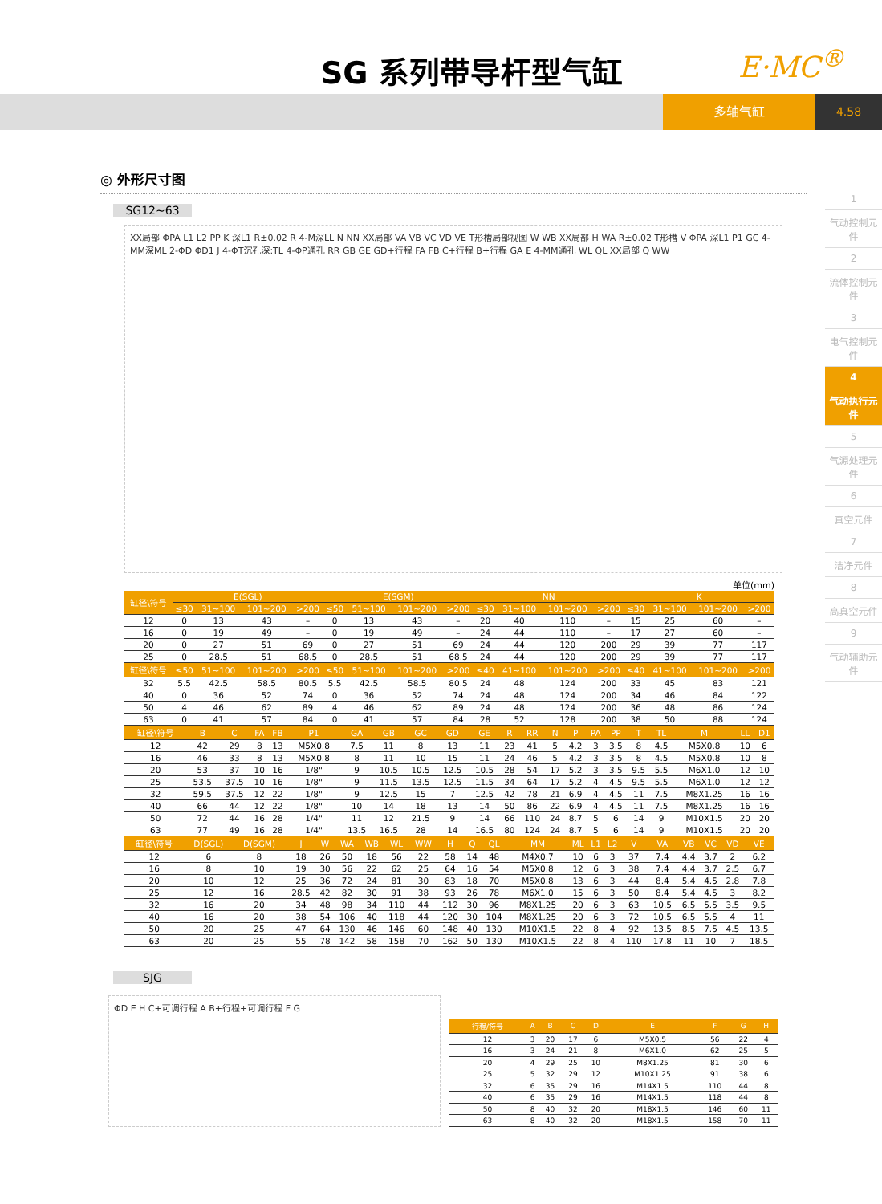SG 系列带导杆型气缸 E·MC<sup>®</sup>
多轴气缸 4.58
1
气动控制元件
2
流体控制元件
3
电气控制元件
4
气动执行元件
5
气源处理元件
6
真空元件
7
洁净元件
8
高真空元件
9
气动辅助元件
◎ 外形尺寸图
SG12~63
XX局部 ΦPA L1 L2 PP K 深L1 R±0.02 R 4-M深LL N NN XX局部 VA VB VC VD VE T形槽局部视图 W WB XX局部 H WA R±0.02 T形槽 V ΦPA 深L1 P1 GC 4-MM深ML 2-ΦD ΦD1 J 4-ΦT沉孔深:TL 4-ΦP通孔 RR GB GE GD+行程 FA FB C+行程 B+行程 GA E 4-MM通孔 WL QL XX局部 Q WW
单位(mm)
| 缸径\符号 | E(SGL) | | | | E(SGM) | | | | NN | | | | K | | | |
| --- | --- | --- | --- | --- | --- | --- | --- | --- | --- | --- | --- | --- | --- | --- | --- | --- |
| | ≤30 | 31~100 | 101~200 | >200 | ≤50 | 51~100 | 101~200 | >200 | ≤30 | 31~100 | 101~200 | >200 | ≤30 | 31~100 | 101~200 | >200 |
| 12 | 0 | 13 | 43 | – | 0 | 13 | 43 | – | 20 | 40 | 110 | – | 15 | 25 | 60 | – |
| 16 | 0 | 19 | 49 | – | 0 | 19 | 49 | – | 24 | 44 | 110 | – | 17 | 27 | 60 | – |
| 20 | 0 | 27 | 51 | 69 | 0 | 27 | 51 | 69 | 24 | 44 | 120 | 200 | 29 | 39 | 77 | 117 |
| 25 | 0 | 28.5 | 51 | 68.5 | 0 | 28.5 | 51 | 68.5 | 24 | 44 | 120 | 200 | 29 | 39 | 77 | 117 |
| 缸径\符号 | ≤50 | 51~100 | 101~200 | >200 | ≤50 | 51~100 | 101~200 | >200 | ≤40 | 41~100 | 101~200 | >200 | ≤40 | 41~100 | 101~200 | >200 |
| 32 | 5.5 | 42.5 | 58.5 | 80.5 | 5.5 | 42.5 | 58.5 | 80.5 | 24 | 48 | 124 | 200 | 33 | 45 | 83 | 121 |
| 40 | 0 | 36 | 52 | 74 | 0 | 36 | 52 | 74 | 24 | 48 | 124 | 200 | 34 | 46 | 84 | 122 |
| 50 | 4 | 46 | 62 | 89 | 4 | 46 | 62 | 89 | 24 | 48 | 124 | 200 | 36 | 48 | 86 | 124 |
| 63 | 0 | 41 | 57 | 84 | 0 | 41 | 57 | 84 | 28 | 52 | 128 | 200 | 38 | 50 | 88 | 124 |
| 缸径\符号 | B | C | FA | FB | P1 | GA | GB | GC | GD | GE | R | RR | N | P | PA | PP | T | TL | M | LL | D1 |
| --- | --- | --- | --- | --- | --- | --- | --- | --- | --- | --- | --- | --- | --- | --- | --- | --- | --- | --- | --- | --- | --- |
| 12 | 42 | 29 | 8 | 13 | M5X0.8 | 7.5 | 11 | 8 | 13 | 11 | 23 | 41 | 5 | 4.2 | 3 | 3.5 | 8 | 4.5 | M5X0.8 | 10 | 6 |
| 16 | 46 | 33 | 8 | 13 | M5X0.8 | 8 | 11 | 10 | 15 | 11 | 24 | 46 | 5 | 4.2 | 3 | 3.5 | 8 | 4.5 | M5X0.8 | 10 | 8 |
| 20 | 53 | 37 | 10 | 16 | 1/8" | 9 | 10.5 | 10.5 | 12.5 | 10.5 | 28 | 54 | 17 | 5.2 | 3 | 3.5 | 9.5 | 5.5 | M6X1.0 | 12 | 10 |
| 25 | 53.5 | 37.5 | 10 | 16 | 1/8" | 9 | 11.5 | 13.5 | 12.5 | 11.5 | 34 | 64 | 17 | 5.2 | 4 | 4.5 | 9.5 | 5.5 | M6X1.0 | 12 | 12 |
| 32 | 59.5 | 37.5 | 12 | 22 | 1/8" | 9 | 12.5 | 15 | 7 | 12.5 | 42 | 78 | 21 | 6.9 | 4 | 4.5 | 11 | 7.5 | M8X1.25 | 16 | 16 |
| 40 | 66 | 44 | 12 | 22 | 1/8" | 10 | 14 | 18 | 13 | 14 | 50 | 86 | 22 | 6.9 | 4 | 4.5 | 11 | 7.5 | M8X1.25 | 16 | 16 |
| 50 | 72 | 44 | 16 | 28 | 1/4" | 11 | 12 | 21.5 | 9 | 14 | 66 | 110 | 24 | 8.7 | 5 | 6 | 14 | 9 | M10X1.5 | 20 | 20 |
| 63 | 77 | 49 | 16 | 28 | 1/4" | 13.5 | 16.5 | 28 | 14 | 16.5 | 80 | 124 | 24 | 8.7 | 5 | 6 | 14 | 9 | M10X1.5 | 20 | 20 |
| 缸径\符号 | D(SGL) | D(SGM) | J | W | WA | WB | WL | WW | H | Q | QL | MM | ML | L1 | L2 | V | VA | VB | VC | VD | VE |
| --- | --- | --- | --- | --- | --- | --- | --- | --- | --- | --- | --- | --- | --- | --- | --- | --- | --- | --- | --- | --- | --- |
| 12 | 6 | 8 | 18 | 26 | 50 | 18 | 56 | 22 | 58 | 14 | 48 | M4X0.7 | 10 | 6 | 3 | 37 | 7.4 | 4.4 | 3.7 | 2 | 6.2 |
| 16 | 8 | 10 | 19 | 30 | 56 | 22 | 62 | 25 | 64 | 16 | 54 | M5X0.8 | 12 | 6 | 3 | 38 | 7.4 | 4.4 | 3.7 | 2.5 | 6.7 |
| 20 | 10 | 12 | 25 | 36 | 72 | 24 | 81 | 30 | 83 | 18 | 70 | M5X0.8 | 13 | 6 | 3 | 44 | 8.4 | 5.4 | 4.5 | 2.8 | 7.8 |
| 25 | 12 | 16 | 28.5 | 42 | 82 | 30 | 91 | 38 | 93 | 26 | 78 | M6X1.0 | 15 | 6 | 3 | 50 | 8.4 | 5.4 | 4.5 | 3 | 8.2 |
| 32 | 16 | 20 | 34 | 48 | 98 | 34 | 110 | 44 | 112 | 30 | 96 | M8X1.25 | 20 | 6 | 3 | 63 | 10.5 | 6.5 | 5.5 | 3.5 | 9.5 |
| 40 | 16 | 20 | 38 | 54 | 106 | 40 | 118 | 44 | 120 | 30 | 104 | M8X1.25 | 20 | 6 | 3 | 72 | 10.5 | 6.5 | 5.5 | 4 | 11 |
| 50 | 20 | 25 | 47 | 64 | 130 | 46 | 146 | 60 | 148 | 40 | 130 | M10X1.5 | 22 | 8 | 4 | 92 | 13.5 | 8.5 | 7.5 | 4.5 | 13.5 |
| 63 | 20 | 25 | 55 | 78 | 142 | 58 | 158 | 70 | 162 | 50 | 130 | M10X1.5 | 22 | 8 | 4 | 110 | 17.8 | 11 | 10 | 7 | 18.5 |
SJG
ΦD E H C+可调行程 A B+行程+可调行程 F G
| 行程/符号 | A | B | C | D | E | F | G | H |
| --- | --- | --- | --- | --- | --- | --- | --- | --- |
| 12 | 3 | 20 | 17 | 6 | M5X0.5 | 56 | 22 | 4 |
| 16 | 3 | 24 | 21 | 8 | M6X1.0 | 62 | 25 | 5 |
| 20 | 4 | 29 | 25 | 10 | M8X1.25 | 81 | 30 | 6 |
| 25 | 5 | 32 | 29 | 12 | M10X1.25 | 91 | 38 | 6 |
| 32 | 6 | 35 | 29 | 16 | M14X1.5 | 110 | 44 | 8 |
| 40 | 6 | 35 | 29 | 16 | M14X1.5 | 118 | 44 | 8 |
| 50 | 8 | 40 | 32 | 20 | M18X1.5 | 146 | 60 | 11 |
| 63 | 8 | 40 | 32 | 20 | M18X1.5 | 158 | 70 | 11 |